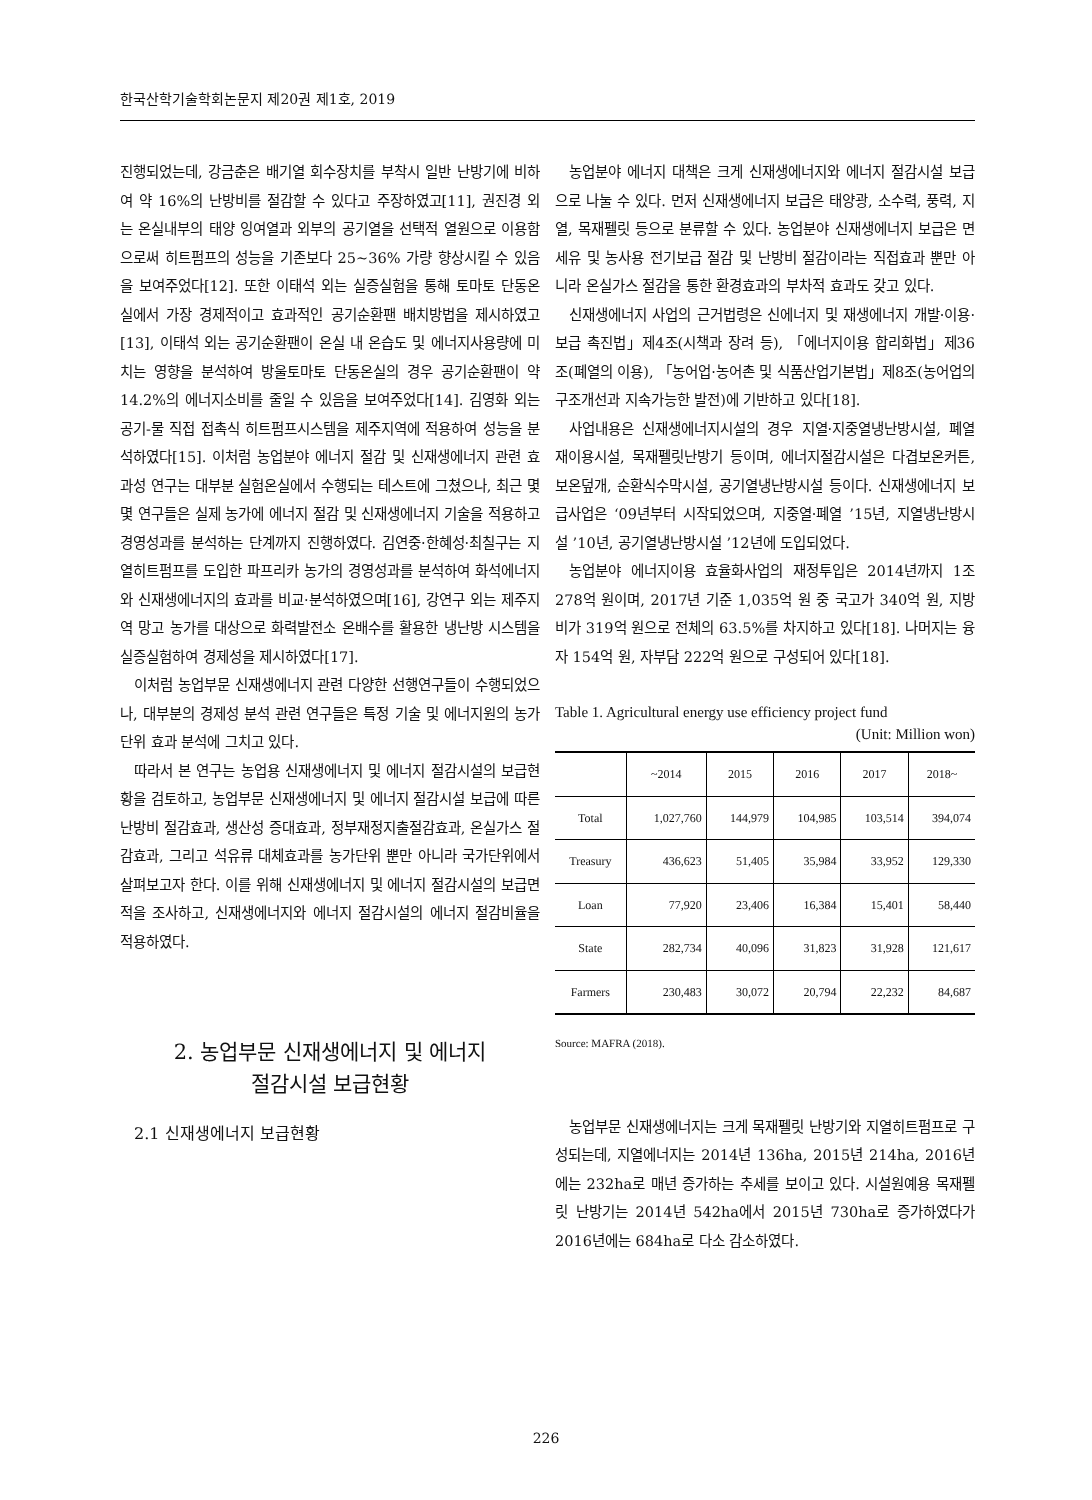한국산학기술학회논문지 제20권 제1호, 2019
진행되었는데, 강금춘은 배기열 회수장치를 부착시 일반 난방기에 비하여 약 16%의 난방비를 절감할 수 있다고 주장하였고[11], 권진경 외는 온실내부의 태양 잉여열과 외부의 공기열을 선택적 열원으로 이용함으로써 히트펌프의 성능을 기존보다 25~36% 가량 향상시킬 수 있음을 보여주었다[12]. 또한 이태석 외는 실증실험을 통해 토마토 단동온실에서 가장 경제적이고 효과적인 공기순환팬 배치방법을 제시하였고[13], 이태석 외는 공기순환팬이 온실 내 온습도 및 에너지사용량에 미치는 영향을 분석하여 방울토마토 단동온실의 경우 공기순환팬이 약 14.2%의 에너지소비를 줄일 수 있음을 보여주었다[14]. 김영화 외는 공기-물 직접 접촉식 히트펌프시스템을 제주지역에 적용하여 성능을 분석하였다[15]. 이처럼 농업분야 에너지 절감 및 신재생에너지 관련 효과성 연구는 대부분 실험온실에서 수행되는 테스트에 그쳤으나, 최근 몇몇 연구들은 실제 농가에 에너지 절감 및 신재생에너지 기술을 적용하고 경영성과를 분석하는 단계까지 진행하였다. 김연중·한혜성·최칠구는 지열히트펌프를 도입한 파프리카 농가의 경영성과를 분석하여 화석에너지와 신재생에너지의 효과를 비교·분석하였으며[16], 강연구 외는 제주지역 망고 농가를 대상으로 화력발전소 온배수를 활용한 냉난방 시스템을 실증실험하여 경제성을 제시하였다[17].
이처럼 농업부문 신재생에너지 관련 다양한 선행연구들이 수행되었으나, 대부분의 경제성 분석 관련 연구들은 특정 기술 및 에너지원의 농가 단위 효과 분석에 그치고 있다.
따라서 본 연구는 농업용 신재생에너지 및 에너지 절감시설의 보급현황을 검토하고, 농업부문 신재생에너지 및 에너지 절감시설 보급에 따른 난방비 절감효과, 생산성 증대효과, 정부재정지출절감효과, 온실가스 절감효과, 그리고 석유류 대체효과를 농가단위 뿐만 아니라 국가단위에서 살펴보고자 한다. 이를 위해 신재생에너지 및 에너지 절감시설의 보급면적을 조사하고, 신재생에너지와 에너지 절감시설의 에너지 절감비율을 적용하였다.
2. 농업부문 신재생에너지 및 에너지
절감시설 보급현황
2.1 신재생에너지 보급현황
농업분야 에너지 대책은 크게 신재생에너지와 에너지 절감시설 보급으로 나눌 수 있다. 먼저 신재생에너지 보급은 태양광, 소수력, 풍력, 지열, 목재펠릿 등으로 분류할 수 있다. 농업분야 신재생에너지 보급은 면세유 및 농사용 전기보급 절감 및 난방비 절감이라는 직접효과 뿐만 아니라 온실가스 절감을 통한 환경효과의 부차적 효과도 갖고 있다.
신재생에너지 사업의 근거법령은 신에너지 및 재생에너지 개발·이용·보급 촉진법」제4조(시책과 장려 등), 「에너지이용 합리화법」제36조(폐열의 이용), 「농어업·농어촌 및 식품산업기본법」제8조(농어업의 구조개선과 지속가능한 발전)에 기반하고 있다[18].
사업내용은 신재생에너지시설의 경우 지열·지중열냉난방시설, 폐열 재이용시설, 목재펠릿난방기 등이며, 에너지절감시설은 다겹보온커튼, 보온덮개, 순환식수막시설, 공기열냉난방시설 등이다. 신재생에너지 보급사업은 ‘09년부터 시작되었으며, 지중열·폐열 ’15년, 지열냉난방시설 ’10년, 공기열냉난방시설 ’12년에 도입되었다.
농업분야 에너지이용 효율화사업의 재정투입은 2014년까지 1조 278억 원이며, 2017년 기준 1,035억 원 중 국고가 340억 원, 지방비가 319억 원으로 전체의 63.5%를 차지하고 있다[18]. 나머지는 융자 154억 원, 자부담 222억 원으로 구성되어 있다[18].
Table 1. Agricultural energy use efficiency project fund
(Unit: Million won)
| | ~2014 | 2015 | 2016 | 2017 | 2018~ |
| --- | --- | --- | --- | --- | --- |
| Total | 1,027,760 | 144,979 | 104,985 | 103,514 | 394,074 |
| Treasury | 436,623 | 51,405 | 35,984 | 33,952 | 129,330 |
| Loan | 77,920 | 23,406 | 16,384 | 15,401 | 58,440 |
| State | 282,734 | 40,096 | 31,823 | 31,928 | 121,617 |
| Farmers | 230,483 | 30,072 | 20,794 | 22,232 | 84,687 |
Source: MAFRA (2018).
농업부문 신재생에너지는 크게 목재펠릿 난방기와 지열히트펌프로 구성되는데, 지열에너지는 2014년 136ha, 2015년 214ha, 2016년에는 232ha로 매년 증가하는 추세를 보이고 있다. 시설원예용 목재펠릿 난방기는 2014년 542ha에서 2015년 730ha로 증가하였다가 2016년에는 684ha로 다소 감소하였다.
226